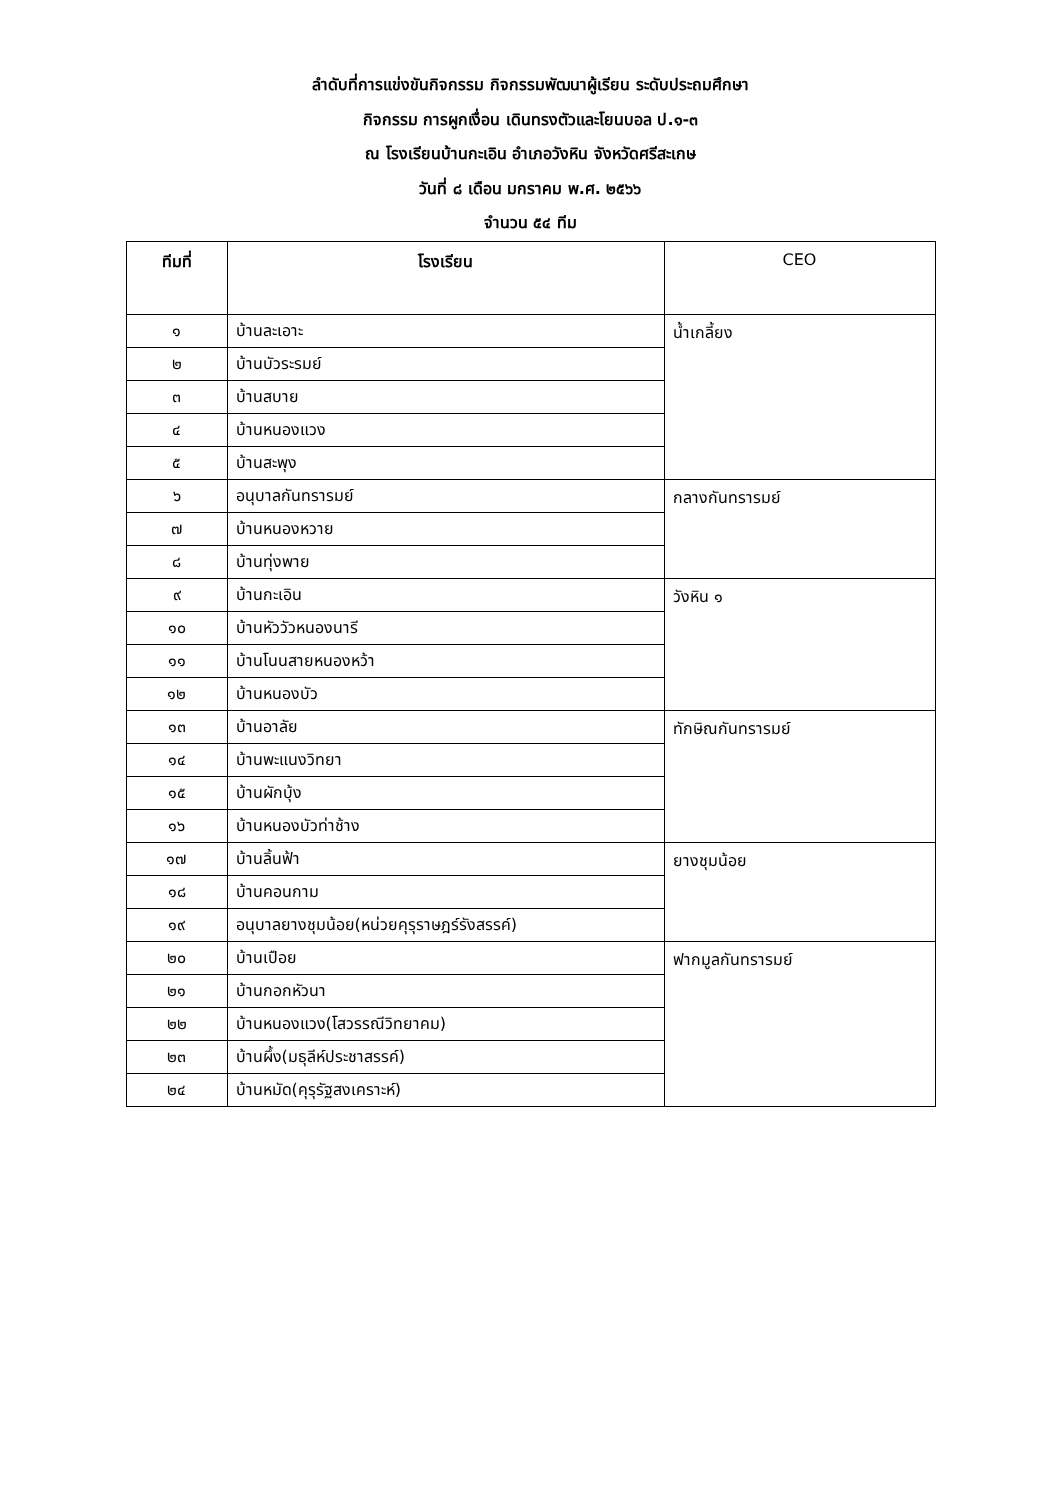ลำดับที่การแข่งขันกิจกรรม กิจกรรมพัฒนาผู้เรียน ระดับประถมศึกษา
กิจกรรม การผูกเงื่อน เดินทรงตัวและโยนบอล ป.๑-๓
ณ โรงเรียนบ้านกะเอิน อำเภอวังหิน จังหวัดศรีสะเกษ
วันที่ ๘ เดือน มกราคม พ.ศ. ๒๕๖๖
จำนวน ๕๔ ทีม
| ทีมที่ | โรงเรียน | CEO |
| --- | --- | --- |
| ๑ | บ้านละเอาะ | น้ำเกลี้ยง |
| ๒ | บ้านบัวระรมย์ | |
| ๓ | บ้านสบาย | |
| ๔ | บ้านหนองแวง | |
| ๕ | บ้านสะพุง | |
| ๖ | อนุบาลกันทรารมย์ | กลางกันทรารมย์ |
| ๗ | บ้านหนองหวาย | |
| ๘ | บ้านทุ่งพาย | |
| ๙ | บ้านกะเอิน | วังหิน ๑ |
| ๑๐ | บ้านหัววัวหนองนารี | |
| ๑๑ | บ้านโนนสายหนองหว้า | |
| ๑๒ | บ้านหนองบัว | |
| ๑๓ | บ้านอาลัย | ทักษิณกันทรารมย์ |
| ๑๔ | บ้านพะแนงวิทยา | |
| ๑๕ | บ้านผักบุ้ง | |
| ๑๖ | บ้านหนองบัวท่าช้าง | |
| ๑๗ | บ้านลิ้นฟ้า | ยางชุมน้อย |
| ๑๘ | บ้านคอนกาม | |
| ๑๙ | อนุบาลยางชุมน้อย(หน่วยคุรุราษฎร์รังสรรค์) | |
| ๒๐ | บ้านเปือย | ฟากมูลกันทรารมย์ |
| ๒๑ | บ้านกอกหัวนา | |
| ๒๒ | บ้านหนองแวง(โสวรรณีวิทยาคม) | |
| ๒๓ | บ้านผึ้ง(มธุลีห์ประชาสรรค์) | |
| ๒๔ | บ้านหมัด(คุรุรัฐสงเคราะห์) | |